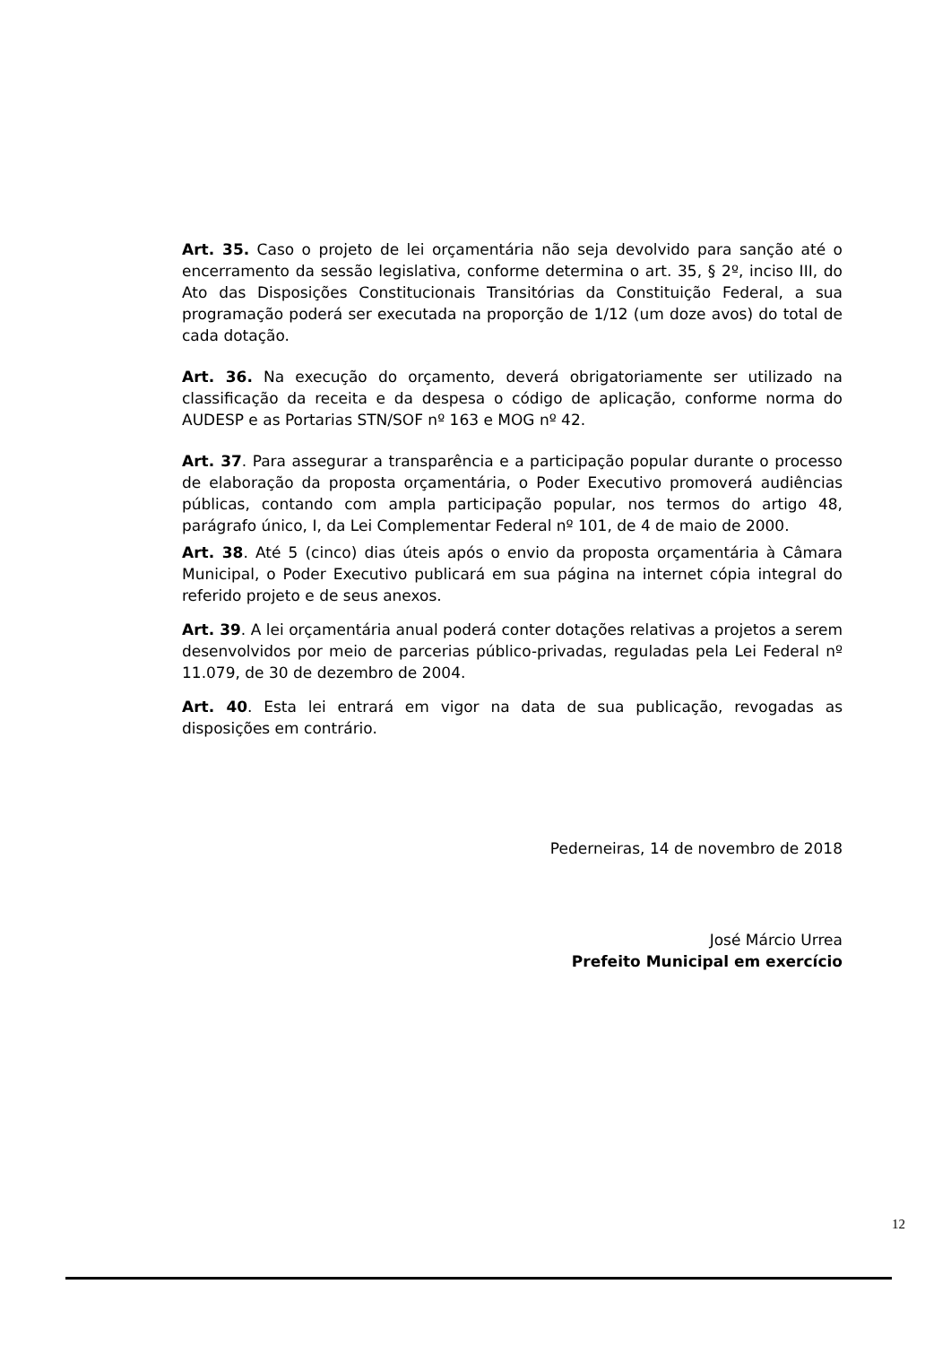Art. 35. Caso o projeto de lei orçamentária não seja devolvido para sanção até o encerramento da sessão legislativa, conforme determina o art. 35, § 2º, inciso III, do Ato das Disposições Constitucionais Transitórias da Constituição Federal, a sua programação poderá ser executada na proporção de 1/12 (um doze avos) do total de cada dotação.
Art. 36. Na execução do orçamento, deverá obrigatoriamente ser utilizado na classificação da receita e da despesa o código de aplicação, conforme norma do AUDESP e as Portarias STN/SOF nº 163 e MOG nº 42.
Art. 37. Para assegurar a transparência e a participação popular durante o processo de elaboração da proposta orçamentária, o Poder Executivo promoverá audiências públicas, contando com ampla participação popular, nos termos do artigo 48, parágrafo único, I, da Lei Complementar Federal nº 101, de 4 de maio de 2000.
Art. 38. Até 5 (cinco) dias úteis após o envio da proposta orçamentária à Câmara Municipal, o Poder Executivo publicará em sua página na internet cópia integral do referido projeto e de seus anexos.
Art. 39. A lei orçamentária anual poderá conter dotações relativas a projetos a serem desenvolvidos por meio de parcerias público-privadas, reguladas pela Lei Federal nº 11.079, de 30 de dezembro de 2004.
Art. 40. Esta lei entrará em vigor na data de sua publicação, revogadas as disposições em contrário.
Pederneiras, 14 de novembro de 2018
José Márcio Urrea
Prefeito Municipal em exercício
12